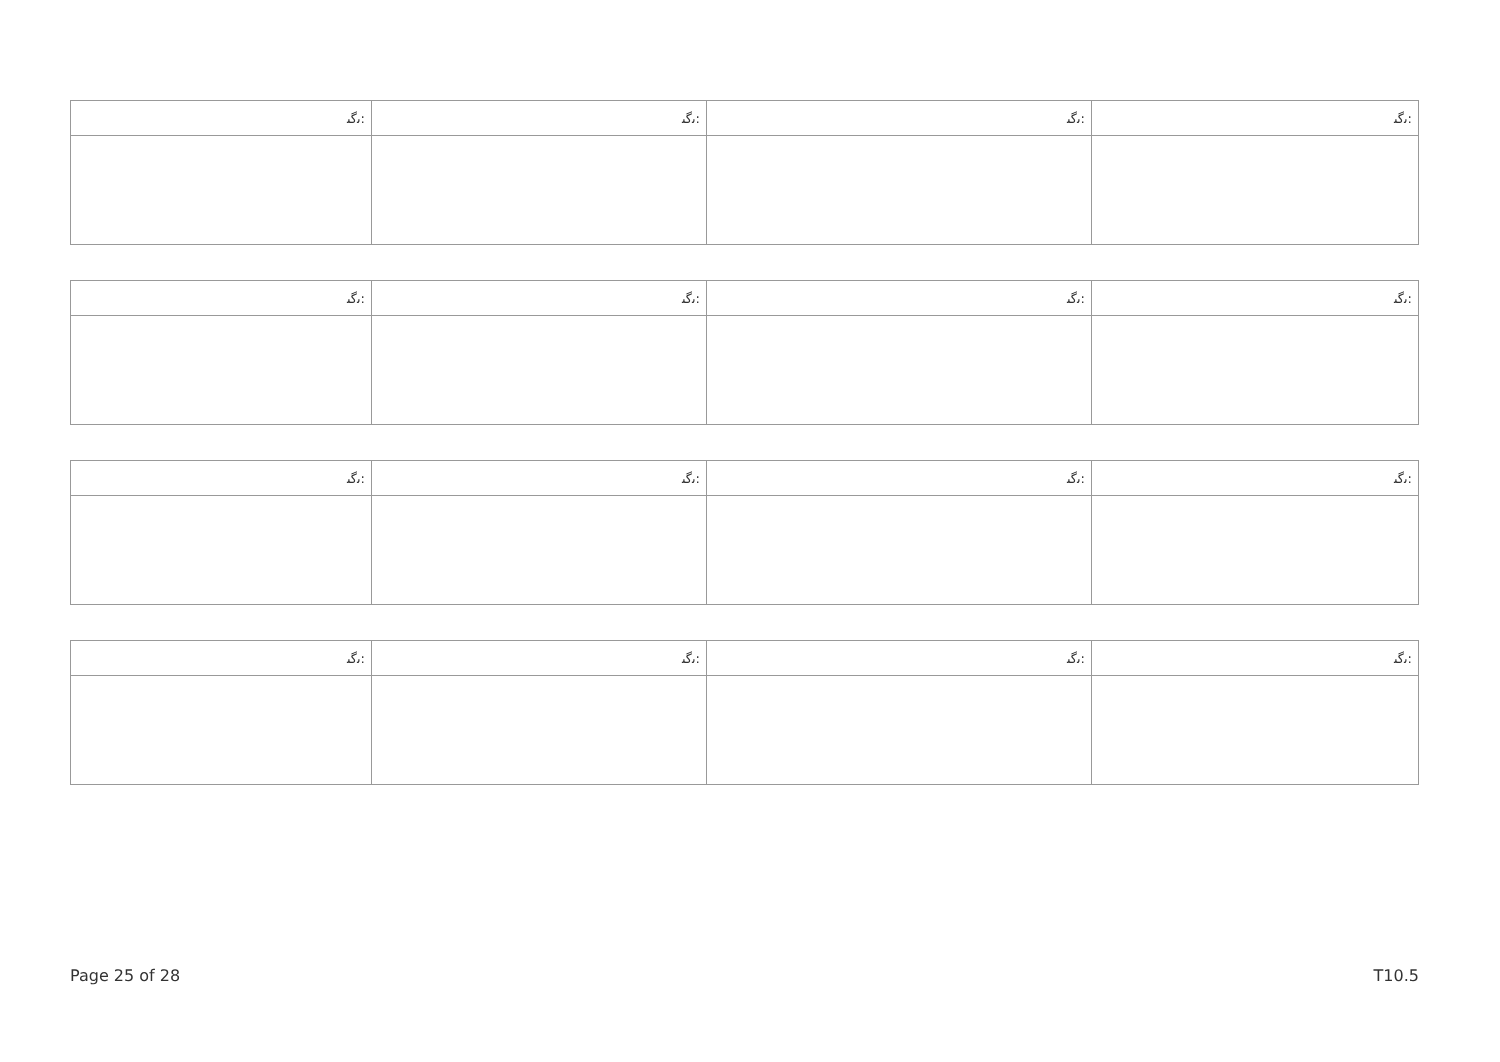| ﯨﮔﯩ: | ﯨﮔﯩ: | ﯨﮔﯩ: | ﯨﮔﯩ: |
| ﯨﮔﯩ: | ﯨﮔﯩ: | ﯨﮔﯩ: | ﯨﮔﯩ: |
| ﯨﮔﯩ: | ﯨﮔﯩ: | ﯨﮔﯩ: | ﯨﮔﯩ: |
| ﯨﮔﯩ: | ﯨﮔﯩ: | ﯨﮔﯩ: | ﯨﮔﯩ: |
Page 25 of 28 T10.5